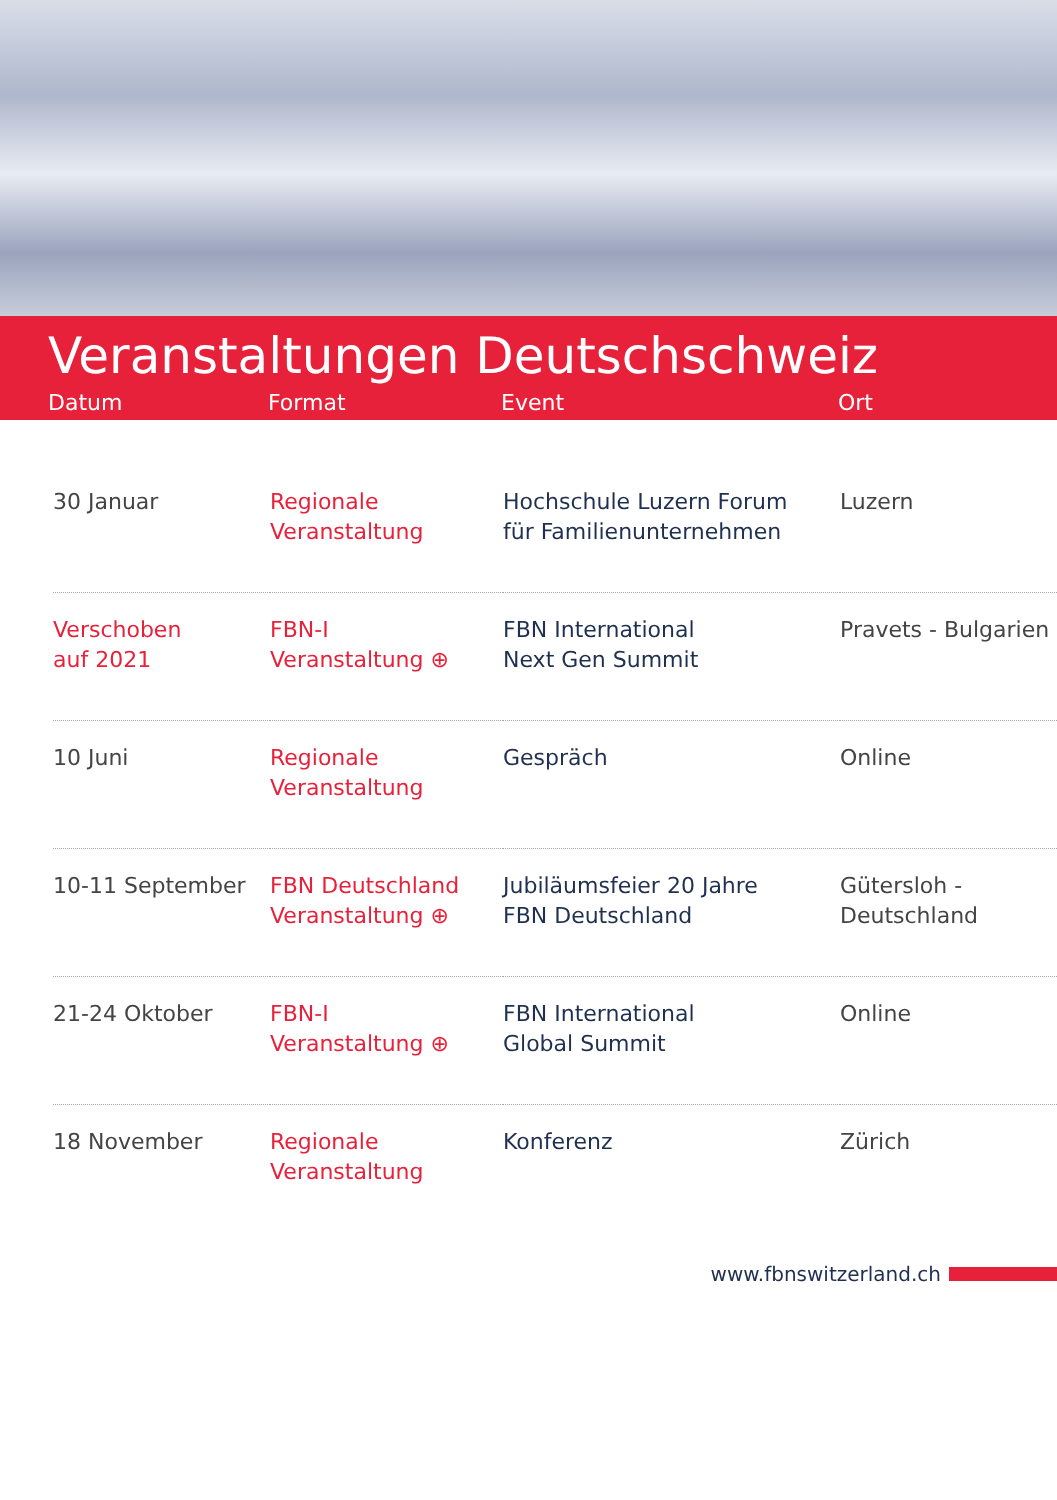Veranstaltungen Deutschschweiz
Datum Format Event Ort
| 30 Januar | Regionale Veranstaltung | Hochschule Luzern Forum für Familienunternehmen | Luzern |
| Verschoben auf 2021 | FBN-I Veranstaltung ⊕ | FBN International Next Gen Summit | Pravets - Bulgarien |
| 10 Juni | Regionale Veranstaltung | Gespräch | Online |
| 10-11 September | FBN Deutschland Veranstaltung ⊕ | Jubiläumsfeier 20 Jahre FBN Deutschland | Gütersloh - Deutschland |
| 21-24 Oktober | FBN-I Veranstaltung ⊕ | FBN International Global Summit | Online |
| 18 November | Regionale Veranstaltung | Konferenz | Zürich |
www.fbnswitzerland.ch